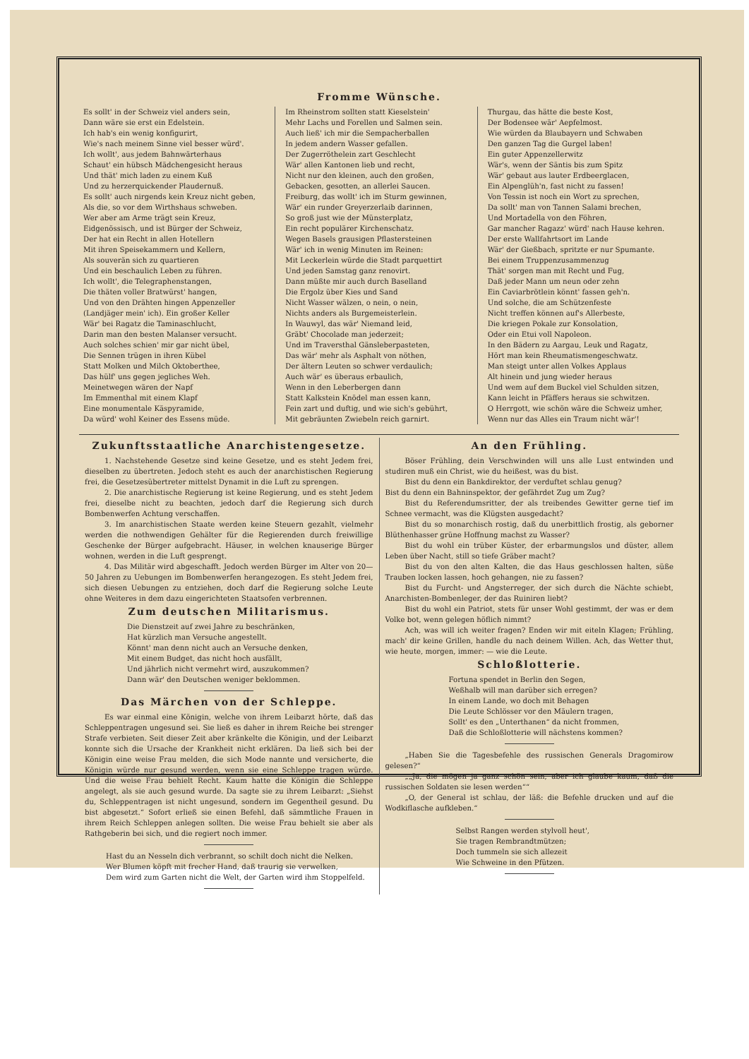Fromme Wünsche.
Es sollt' in der Schweiz viel anders sein, Dann wäre sie erst ein Edelstein. Ich hab's ein wenig konfigurirt, Wie's nach meinem Sinne viel besser würd'. Ich wollt', aus jedem Bahnwärterhaus Schaut' ein hübsch Mädchengesicht heraus Und thät' mich laden zu einem Kuß Und zu herzerquickender Plaudernuß. Es sollt' auch nirgends kein Kreuz nicht geben, Als die, so vor dem Wirthshaus schweben. Wer aber am Arme trägt sein Kreuz, Eidgenössisch, und ist Bürger der Schweiz, Der hat ein Recht in allen Hotellern Mit ihren Speisekammern und Kellern, Als souverän sich zu quartieren Und ein beschaulich Leben zu führen. Ich wollt', die Telegraphenstangen, Die thäten voller Bratwürst' hangen, Und von den Drähten hingen Appenzeller (Landjäger mein' ich). Ein großer Keller Wär' bei Ragatz die Taminaschlucht, Darin man den besten Malanser versucht. Auch solches schien' mir gar nicht übel, Die Sennen trügen in ihren Kübel Statt Molken und Milch Oktoberthee, Das hülf' uns gegen jegliches Weh. Meinetwegen wären der Napf Im Emmenthal mit einem Klapf Eine monumentale Käspyramide, Da würd' wohl Keiner des Essens müde.
Im Rheinstrom sollten statt Kieselstein' Mehr Lachs und Forellen und Salmen sein. Auch ließ' ich mir die Sempacherballen In jedem andern Wasser gefallen. Der Zugerröthelein zart Geschlecht Wär' allen Kantonen lieb und recht, Nicht nur den kleinen, auch den großen, Gebacken, gesotten, an allerlei Saucen. Freiburg, das wollt' ich im Sturm gewinnen, Wär' ein runder Greyerzerlaib darinnen, So groß just wie der Münsterplatz, Ein recht populärer Kirchenschatz. Wegen Basels grausigen Pflastersteinen Wär' ich in wenig Minuten im Reinen: Mit Leckerlein würde die Stadt parquettirt Und jeden Samstag ganz renovirt. Dann müßte mir auch durch Baselland Die Ergolz über Kies und Sand Nicht Wasser wälzen, o nein, o nein, Nichts anders als Burgemeisterlein. In Wauwyl, das wär' Niemand leid, Gräbt' Chocolade man jederzeit; Und im Traversthal Gänsleberpasteten, Das wär' mehr als Asphalt von nöthen, Der ältern Leuten so schwer verdaulich; Auch wär' es überaus erbaulich, Wenn in den Leberbergen dann Statt Kalkstein Knödel man essen kann, Fein zart und duftig, und wie sich's gebührt, Mit gebräunten Zwiebeln reich garnirt.
Thurgau, das hätte die beste Kost, Der Bodensee wär' Aepfelmost. Wie würden da Blaubayern und Schwaben Den ganzen Tag die Gurgel laben! Ein guter Appenzellerwitz Wär's, wenn der Säntis bis zum Spitz Wär' gebaut aus lauter Erdbeerglacen, Ein Alpenglüh'n, fast nicht zu fassen! Von Tessin ist noch ein Wort zu sprechen, Da sollt' man von Tannen Salami brechen, Und Mortadella von den Föhren, Gar mancher Ragazz' würd' nach Hause kehren. Der erste Wallfahrtsort im Lande Wär' der Gießbach, spritzte er nur Spumante. Bei einem Truppenzusammenzug Thät' sorgen man mit Recht und Fug, Daß jeder Mann um neun oder zehn Ein Caviarbrötlein könnt' fassen geh'n. Und solche, die am Schützenfeste Nicht treffen können auf's Allerbeste, Die kriegen Pokale zur Konsolation, Oder ein Etui voll Napoleon. In den Bädern zu Aargau, Leuk und Ragatz, Hört man kein Rheumatismengeschwatz. Man steigt unter allen Volkes Applaus Alt hinein und jung wieder heraus Und wem auf dem Buckel viel Schulden sitzen, Kann leicht in Pfäffers heraus sie schwitzen. O Herrgott, wie schön wäre die Schweiz umher, Wenn nur das Alles ein Traum nicht wär'!
Zukunftsstaatliche Anarchistengesetze.
1. Nachstehende Gesetze sind keine Gesetze, und es steht Jedem frei, dieselben zu übertreten. Jedoch steht es auch der anarchistischen Regierung frei, die Gesetzesübertreter mittelst Dynamit in die Luft zu sprengen.
2. Die anarchistische Regierung ist keine Regierung, und es steht Jedem frei, dieselbe nicht zu beachten, jedoch darf die Regierung sich durch Bombenwerfen Achtung verschaffen.
3. Im anarchistischen Staate werden keine Steuern gezahlt, vielmehr werden die nothwendigen Gehälter für die Regierenden durch freiwillige Geschenke der Bürger aufgebracht. Häuser, in welchen knauserige Bürger wohnen, werden in die Luft gesprengt.
4. Das Militär wird abgeschafft. Jedoch werden Bürger im Alter von 20—50 Jahren zu Uebungen im Bombenwerfen herangezogen. Es steht Jedem frei, sich diesen Uebungen zu entziehen, doch darf die Regierung solche Leute ohne Weiteres in dem dazu eingerichteten Staatsofen verbrennen.
Zum deutschen Militarismus.
Die Dienstzeit auf zwei Jahre zu beschränken, Hat kürzlich man Versuche angestellt. Könnt' man denn nicht auch an Versuche denken, Mit einem Budget, das nicht hoch ausfällt, Und jährlich nicht vermehrt wird, auszukommen? Dann wär' den Deutschen weniger beklommen.
Das Märchen von der Schleppe.
Es war einmal eine Königin, welche von ihrem Leibarzt hörte, daß das Schleppentragen ungesund sei. Sie ließ es daher in ihrem Reiche bei strenger Strafe verbieten. Seit dieser Zeit aber kränkelte die Königin, und der Leibarzt konnte sich die Ursache der Krankheit nicht erklären. Da ließ sich bei der Königin eine weise Frau melden, die sich Mode nannte und versicherte, die Königin würde nur gesund werden, wenn sie eine Schleppe tragen würde. Und die weise Frau behielt Recht. Kaum hatte die Königin die Schleppe angelegt, als sie auch gesund wurde. Da sagte sie zu ihrem Leibarzt: „Siehst du, Schleppentragen ist nicht ungesund, sondern im Gegentheil gesund. Du bist abgesetzt.“ Sofort erließ sie einen Befehl, daß sämmtliche Frauen in ihrem Reich Schleppen anlegen sollten. Die weise Frau behielt sie aber als Rathgeberin bei sich, und die regiert noch immer.
Hast du an Nesseln dich verbrannt, so schilt doch nicht die Nelken. Wer Blumen köpft mit frecher Hand, daß traurig sie verwelken, Dem wird zum Garten nicht die Welt, der Garten wird ihm Stoppelfeld.
An den Frühling.
Böser Frühling, dein Verschwinden will uns alle Lust entwinden und studiren muß ein Christ, wie du heißest, was du bist.
Bist du denn ein Bankdirektor, der verduftet schlau genug?
Bist du denn ein Bahninspektor, der gefährdet Zug um Zug?
Bist du Referendumsritter, der als treibendes Gewitter gerne tief im Schnee vermacht, was die Klügsten ausgedacht?
Bist du so monarchisch rostig, daß du unerbittlich frostig, als geborner Blüthenhasser grüne Hoffnung machst zu Wasser?
Bist du wohl ein trüber Küster, der erbarmungslos und düster, allem Leben über Nacht, still so tiefe Gräber macht?
Bist du von den alten Kalten, die das Haus geschlossen halten, süße Trauben locken lassen, hoch gehangen, nie zu fassen?
Bist du Furcht- und Angsterreger, der sich durch die Nächte schiebt, Anarchisten-Bombenleger, der das Ruiniren liebt?
Bist du wohl ein Patriot, stets für unser Wohl gestimmt, der was er dem Volke bot, wenn gelegen höflich nimmt?
Ach, was will ich weiter fragen? Enden wir mit eiteln Klagen; Frühling, mach' dir keine Grillen, handle du nach deinem Willen. Ach, das Wetter thut, wie heute, morgen, immer: — wie die Leute.
Schloßlotterie.
Fortuna spendet in Berlin den Segen, Weßhalb will man darüber sich erregen? In einem Lande, wo doch mit Behagen Die Leute Schlösser vor den Mäulern tragen, Sollt' es den „Unterthanen“ da nicht frommen, Daß die Schloßlotterie will nächstens kommen?
„Haben Sie die Tagesbefehle des russischen Generals Dragomirow gelesen?“
„„Ja, die mögen ja ganz schön sein, aber ich glaube kaum, daß die russischen Soldaten sie lesen werden““
„O, der General ist schlau, der läß: die Befehle drucken und auf die Wodkiflasche aufkleben.“
Selbst Rangen werden stylvoll heut', Sie tragen Rembrandtmützen; Doch tummeln sie sich allezeit Wie Schweine in den Pfützen.